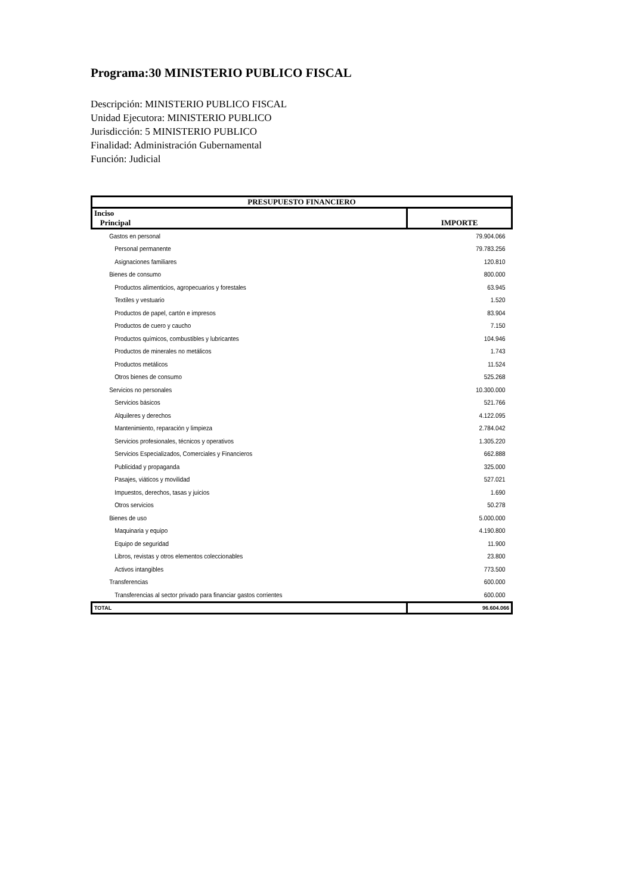Programa:30 MINISTERIO PUBLICO FISCAL
Descripción: MINISTERIO PUBLICO FISCAL
Unidad Ejecutora: MINISTERIO PUBLICO
Jurisdicción: 5 MINISTERIO PUBLICO
Finalidad: Administración Gubernamental
Función: Judicial
| PRESUPUESTO FINANCIERO | |
| --- | --- |
| Inciso Principal | IMPORTE |
| Gastos en personal | 79.904.066 |
| Personal permanente | 79.783.256 |
| Asignaciones familiares | 120.810 |
| Bienes de consumo | 800.000 |
| Productos alimenticios, agropecuarios y forestales | 63.945 |
| Textiles y vestuario | 1.520 |
| Productos de papel, cartón e impresos | 83.904 |
| Productos de cuero y caucho | 7.150 |
| Productos químicos, combustibles y lubricantes | 104.946 |
| Productos de minerales no metálicos | 1.743 |
| Productos metálicos | 11.524 |
| Otros bienes de consumo | 525.268 |
| Servicios no personales | 10.300.000 |
| Servicios básicos | 521.766 |
| Alquileres y derechos | 4.122.095 |
| Mantenimiento, reparación y limpieza | 2.784.042 |
| Servicios profesionales, técnicos y operativos | 1.305.220 |
| Servicios Especializados, Comerciales y Financieros | 662.888 |
| Publicidad y propaganda | 325.000 |
| Pasajes, viáticos y movilidad | 527.021 |
| Impuestos, derechos, tasas y juicios | 1.690 |
| Otros servicios | 50.278 |
| Bienes de uso | 5.000.000 |
| Maquinaria y equipo | 4.190.800 |
| Equipo de seguridad | 11.900 |
| Libros, revistas y otros elementos coleccionables | 23.800 |
| Activos intangibles | 773.500 |
| Transferencias | 600.000 |
| Transferencias al sector privado para financiar gastos corrientes | 600.000 |
| TOTAL | 96.604.066 |